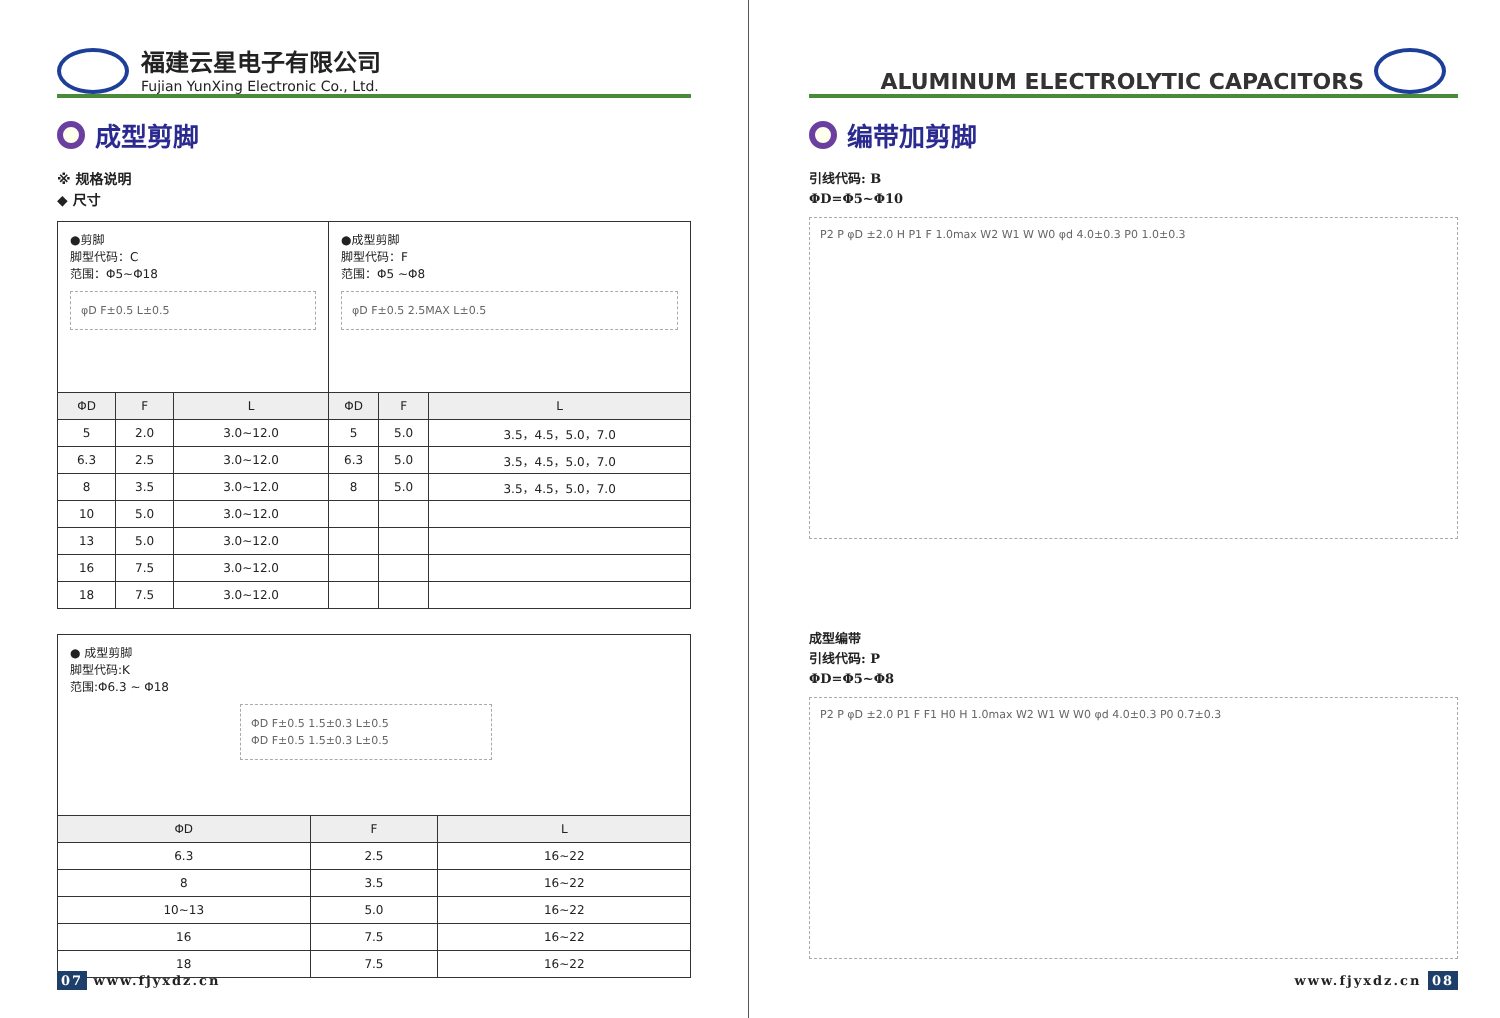福建云星电子有限公司
Fujian YunXing Electronic Co., Ltd.
成型剪脚
※ 规格说明
◆ 尺寸
| ●剪脚 脚型代码：C 范围：Φ5~Φ18 φD F±0.5 L±0.5 | | | ●成型剪脚 脚型代码：F 范围：Φ5 ~Φ8 φD F±0.5 2.5MAX L±0.5 | | |
| ΦD | F | L | ΦD | F | L |
| 5 | 2.0 | 3.0~12.0 | 5 | 5.0 | 3.5，4.5，5.0，7.0 |
| 6.3 | 2.5 | 3.0~12.0 | 6.3 | 5.0 | 3.5，4.5，5.0，7.0 |
| 8 | 3.5 | 3.0~12.0 | 8 | 5.0 | 3.5，4.5，5.0，7.0 |
| 10 | 5.0 | 3.0~12.0 | | | |
| 13 | 5.0 | 3.0~12.0 | | | |
| 16 | 7.5 | 3.0~12.0 | | | |
| 18 | 7.5 | 3.0~12.0 | | | |
| ● 成型剪脚 脚型代码:K 范围:Φ6.3 ~ Φ18 ΦD F±0.5 1.5±0.3 L±0.5 ΦD F±0.5 1.5±0.3 L±0.5 | | |
| ΦD | F | L |
| 6.3 | 2.5 | 16~22 |
| 8 | 3.5 | 16~22 |
| 10~13 | 5.0 | 16~22 |
| 16 | 7.5 | 16~22 |
| 18 | 7.5 | 16~22 |
07 www.fjyxdz.cn
ALUMINUM ELECTROLYTIC CAPACITORS
编带加剪脚
引线代码: B
ΦD=Φ5~Φ10
P2 P φD ±2.0 H P1 F 1.0max W2 W1 W W0 φd 4.0±0.3 P0 1.0±0.3
成型编带
引线代码: P
ΦD=Φ5~Φ8
P2 P φD ±2.0 P1 F F1 H0 H 1.0max W2 W1 W W0 φd 4.0±0.3 P0 0.7±0.3
www.fjyxdz.cn 08